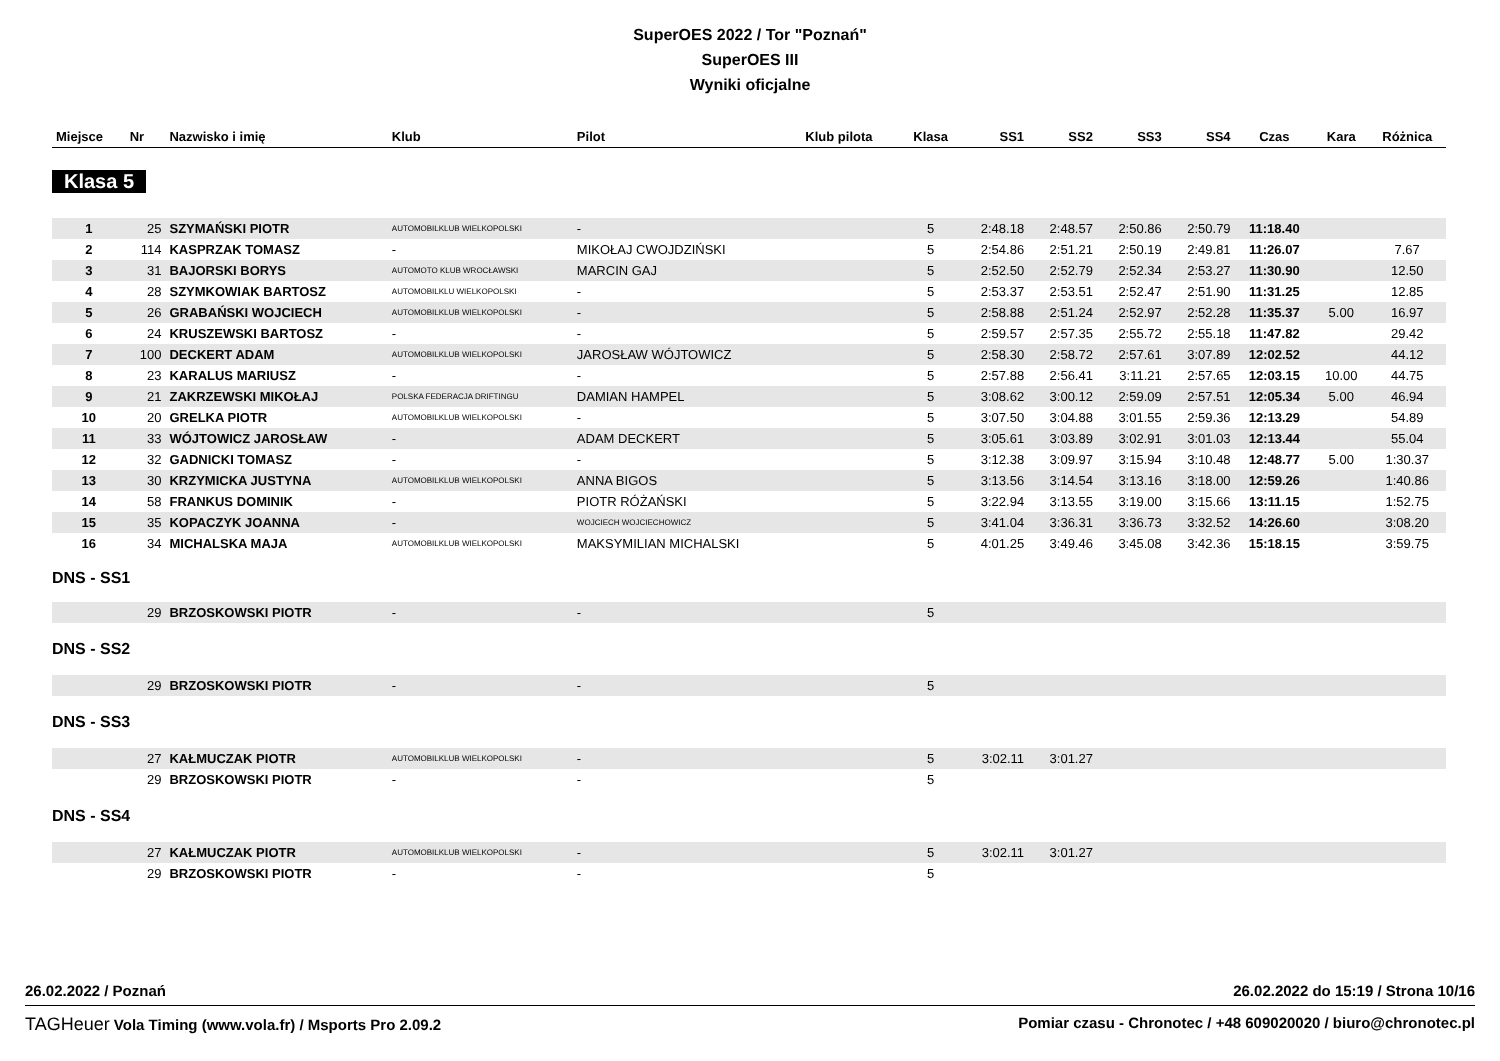SuperOES 2022 / Tor "Poznań"
SuperOES III
Wyniki oficjalne
| Miejsce | Nr | Nazwisko i imię | Klub | Pilot | Klub pilota | Klasa | SS1 | SS2 | SS3 | SS4 | Czas | Kara | Różnica |
| --- | --- | --- | --- | --- | --- | --- | --- | --- | --- | --- | --- | --- | --- |
| Klasa 5 | | | | | | | | | | | | | |
| 1 | 25 | SZYMAŃSKI PIOTR | AUTOMOBILKLUB WIELKOPOLSKI | - | | 5 | 2:48.18 | 2:48.57 | 2:50.86 | 2:50.79 | 11:18.40 | | |
| 2 | 114 | KASPRZAK TOMASZ | - | MIKOŁAJ CWOJDZIŃSKI | | 5 | 2:54.86 | 2:51.21 | 2:50.19 | 2:49.81 | 11:26.07 | | 7.67 |
| 3 | 31 | BAJORSKI BORYS | AUTOMOTO KLUB WROCŁAWSKI | MARCIN GAJ | | 5 | 2:52.50 | 2:52.79 | 2:52.34 | 2:53.27 | 11:30.90 | | 12.50 |
| 4 | 28 | SZYMKOWIAK BARTOSZ | AUTOMOBILKLU WIELKOPOLSKI | - | | 5 | 2:53.37 | 2:53.51 | 2:52.47 | 2:51.90 | 11:31.25 | | 12.85 |
| 5 | 26 | GRABAŃSKI WOJCIECH | AUTOMOBILKLUB WIELKOPOLSKI | - | | 5 | 2:58.88 | 2:51.24 | 2:52.97 | 2:52.28 | 11:35.37 | 5.00 | 16.97 |
| 6 | 24 | KRUSZEWSKI BARTOSZ | - | - | | 5 | 2:59.57 | 2:57.35 | 2:55.72 | 2:55.18 | 11:47.82 | | 29.42 |
| 7 | 100 | DECKERT ADAM | AUTOMOBILKLUB WIELKOPOLSKI | JAROSŁAW WÓJTOWICZ | | 5 | 2:58.30 | 2:58.72 | 2:57.61 | 3:07.89 | 12:02.52 | | 44.12 |
| 8 | 23 | KARALUS MARIUSZ | - | - | | 5 | 2:57.88 | 2:56.41 | 3:11.21 | 2:57.65 | 12:03.15 | 10.00 | 44.75 |
| 9 | 21 | ZAKRZEWSKI MIKOŁAJ | POLSKA FEDERACJA DRIFTINGU | DAMIAN HAMPEL | | 5 | 3:08.62 | 3:00.12 | 2:59.09 | 2:57.51 | 12:05.34 | 5.00 | 46.94 |
| 10 | 20 | GRELKA PIOTR | AUTOMOBILKLUB WIELKOPOLSKI | - | | 5 | 3:07.50 | 3:04.88 | 3:01.55 | 2:59.36 | 12:13.29 | | 54.89 |
| 11 | 33 | WÓJTOWICZ JAROSŁAW | - | ADAM DECKERT | | 5 | 3:05.61 | 3:03.89 | 3:02.91 | 3:01.03 | 12:13.44 | | 55.04 |
| 12 | 32 | GADNICKI TOMASZ | - | - | | 5 | 3:12.38 | 3:09.97 | 3:15.94 | 3:10.48 | 12:48.77 | 5.00 | 1:30.37 |
| 13 | 30 | KRZYMICKA JUSTYNA | AUTOMOBILKLUB WIELKOPOLSKI | ANNA BIGOS | | 5 | 3:13.56 | 3:14.54 | 3:13.16 | 3:18.00 | 12:59.26 | | 1:40.86 |
| 14 | 58 | FRANKUS DOMINIK | - | PIOTR RÓŻAŃSKI | | 5 | 3:22.94 | 3:13.55 | 3:19.00 | 3:15.66 | 13:11.15 | | 1:52.75 |
| 15 | 35 | KOPACZYK JOANNA | - | WOJCIECH WOJCIECHOWICZ | | 5 | 3:41.04 | 3:36.31 | 3:36.73 | 3:32.52 | 14:26.60 | | 3:08.20 |
| 16 | 34 | MICHALSKA MAJA | AUTOMOBILKLUB WIELKOPOLSKI | MAKSYMILIAN MICHALSKI | | 5 | 4:01.25 | 3:49.46 | 3:45.08 | 3:42.36 | 15:18.15 | | 3:59.75 |
| DNS - SS1 | | | | | | | | | | | | | |
| | 29 | BRZOSKOWSKI PIOTR | - | - | | 5 | | | | | | | |
| DNS - SS2 | | | | | | | | | | | | | |
| | 29 | BRZOSKOWSKI PIOTR | - | - | | 5 | | | | | | | |
| DNS - SS3 | | | | | | | | | | | | | |
| | 27 | KAŁMUCZAK PIOTR | AUTOMOBILKLUB WIELKOPOLSKI | - | | 5 | 3:02.11 | 3:01.27 | | | | | |
| | 29 | BRZOSKOWSKI PIOTR | - | - | | 5 | | | | | | | |
| DNS - SS4 | | | | | | | | | | | | | |
| | 27 | KAŁMUCZAK PIOTR | AUTOMOBILKLUB WIELKOPOLSKI | - | | 5 | 3:02.11 | 3:01.27 | | | | | |
| | 29 | BRZOSKOWSKI PIOTR | - | - | | 5 | | | | | | | |
26.02.2022 / Poznań 26.02.2022 do 15:19 / Strona 10/16
TAGHeuer Vola Timing (www.vola.fr) / Msports Pro 2.09.2 Pomiar czasu - Chronotec / +48 609020020 / biuro@chronotec.pl